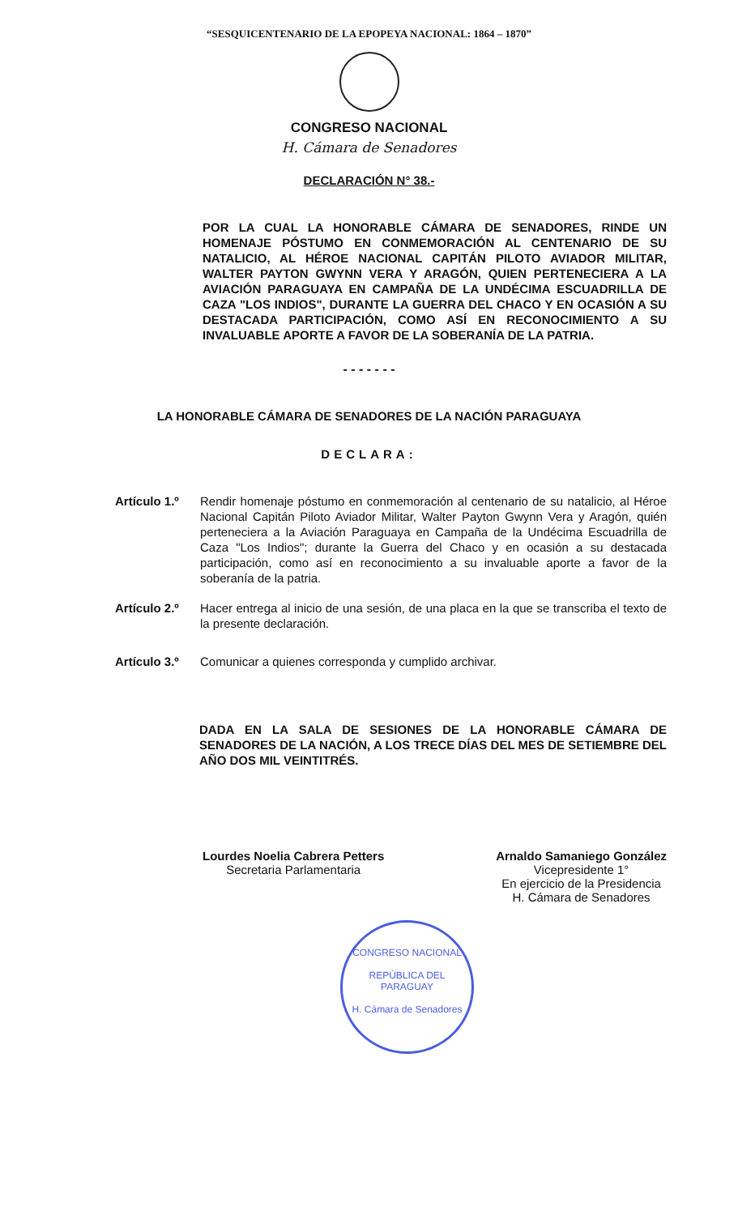“SESQUICENTENARIO DE LA EPOPEYA NACIONAL: 1864 – 1870”
CONGRESO NACIONAL
H. Cámara de Senadores
DECLARACIÓN N° 38.-
POR LA CUAL LA HONORABLE CÁMARA DE SENADORES, RINDE UN HOMENAJE PÓSTUMO EN CONMEMORACIÓN AL CENTENARIO DE SU NATALICIO, AL HÉROE NACIONAL CAPITÁN PILOTO AVIADOR MILITAR, WALTER PAYTON GWYNN VERA Y ARAGÓN, QUIEN PERTENECIERA A LA AVIACIÓN PARAGUAYA EN CAMPAÑA DE LA UNDÉCIMA ESCUADRILLA DE CAZA "LOS INDIOS", DURANTE LA GUERRA DEL CHACO Y EN OCASIÓN A SU DESTACADA PARTICIPACIÓN, COMO ASÍ EN RECONOCIMIENTO A SU INVALUABLE APORTE A FAVOR DE LA SOBERANÍA DE LA PATRIA.
- - - - - - -
LA HONORABLE CÁMARA DE SENADORES DE LA NACIÓN PARAGUAYA
DECLARA:
Artículo 1.º
Rendir homenaje póstumo en conmemoración al centenario de su natalicio, al Héroe Nacional Capitán Piloto Aviador Militar, Walter Payton Gwynn Vera y Aragón, quién perteneciera a la Aviación Paraguaya en Campaña de la Undécima Escuadrilla de Caza "Los Indios"; durante la Guerra del Chaco y en ocasión a su destacada participación, como así en reconocimiento a su invaluable aporte a favor de la soberanía de la patria.
Artículo 2.º
Hacer entrega al inicio de una sesión, de una placa en la que se transcriba el texto de la presente declaración.
Artículo 3.º
Comunicar a quienes corresponda y cumplido archivar.
DADA EN LA SALA DE SESIONES DE LA HONORABLE CÁMARA DE SENADORES DE LA NACIÓN, A LOS TRECE DÍAS DEL MES DE SETIEMBRE DEL AÑO DOS MIL VEINTITRÉS.
Lourdes Noelia Cabrera Petters
Secretaria Parlamentaria
Arnaldo Samaniego González
Vicepresidente 1°
En ejercicio de la Presidencia
H. Cámara de Senadores
CONGRESO NACIONAL
REPÚBLICA DEL PARAGUAY
H. Cámara de Senadores